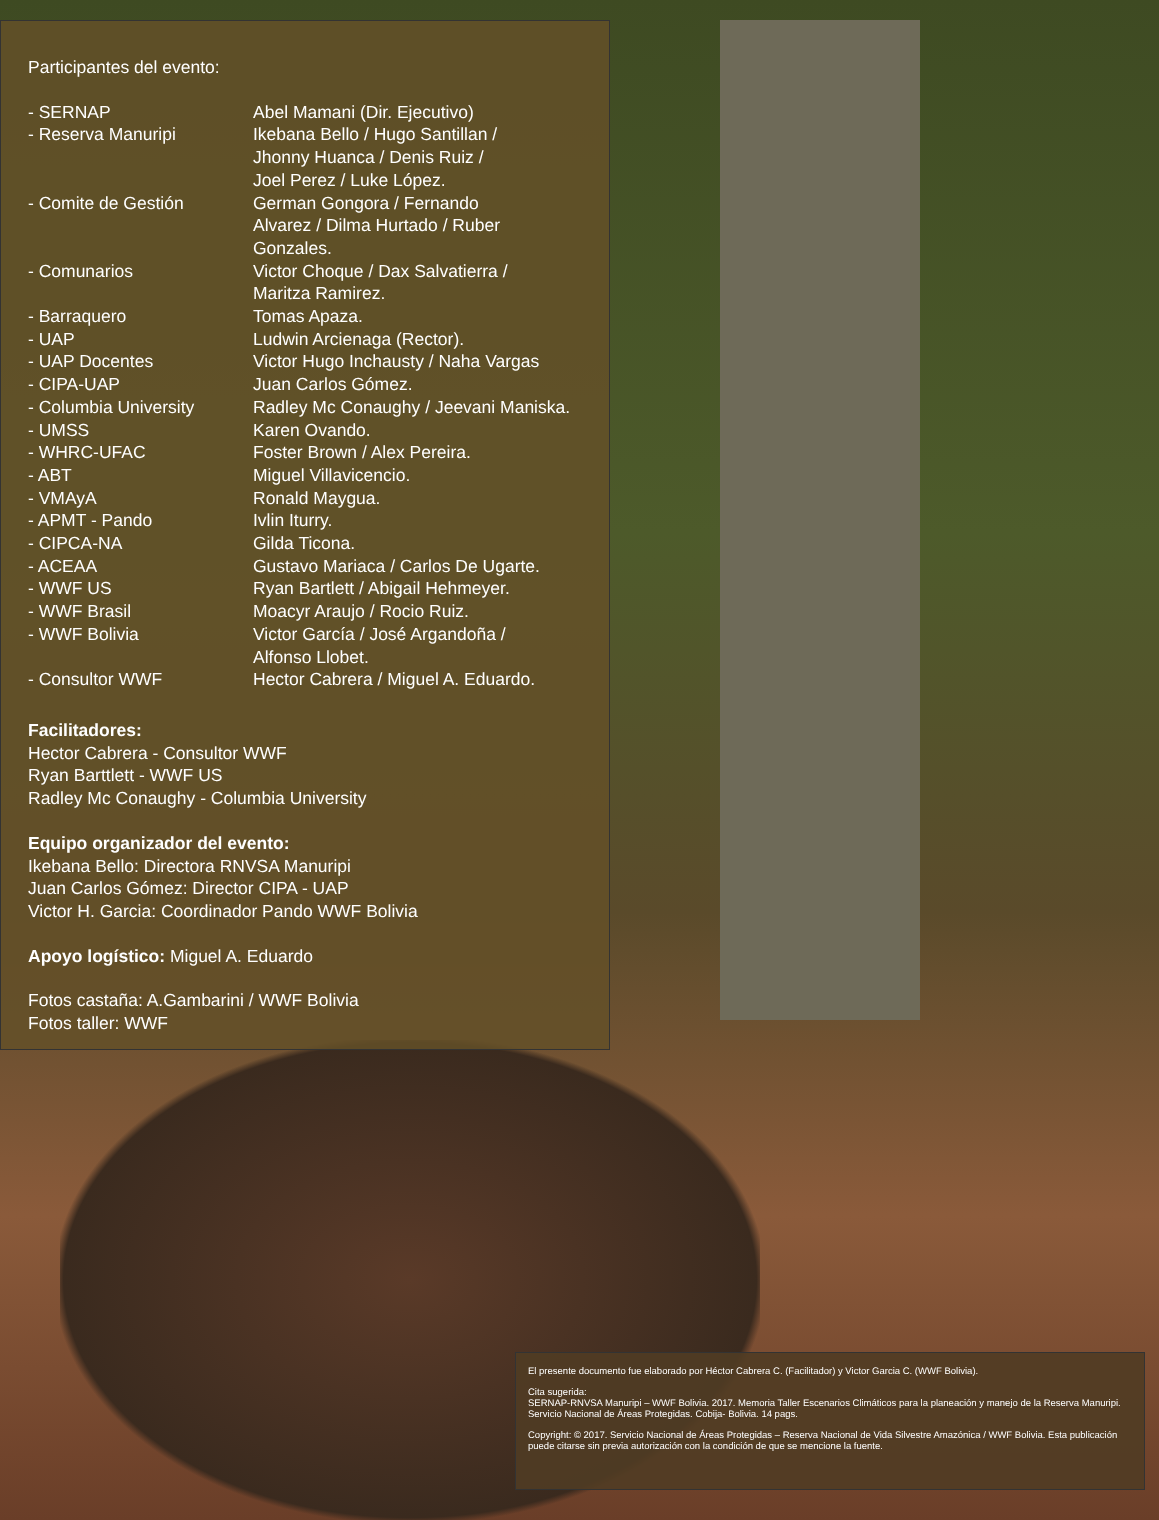Participantes del evento:
| - SERNAP | Abel Mamani (Dir. Ejecutivo) |
| - Reserva Manuripi | Ikebana Bello / Hugo Santillan / Jhonny Huanca / Denis Ruiz / Joel Perez / Luke López. |
| - Comite de Gestión | German Gongora / Fernando Alvarez / Dilma Hurtado / Ruber Gonzales. |
| - Comunarios | Victor Choque / Dax Salvatierra / Maritza Ramirez. |
| - Barraquero | Tomas Apaza. |
| - UAP | Ludwin Arcienaga (Rector). |
| - UAP Docentes | Victor Hugo Inchausty / Naha Vargas |
| - CIPA-UAP | Juan Carlos Gómez. |
| - Columbia University | Radley Mc Conaughy / Jeevani Maniska. |
| - UMSS | Karen Ovando. |
| - WHRC-UFAC | Foster Brown / Alex Pereira. |
| - ABT | Miguel Villavicencio. |
| - VMAyA | Ronald Maygua. |
| - APMT - Pando | Ivlin Iturry. |
| - CIPCA-NA | Gilda Ticona. |
| - ACEAA | Gustavo Mariaca / Carlos De Ugarte. |
| - WWF US | Ryan Bartlett / Abigail Hehmeyer. |
| - WWF Brasil | Moacyr Araujo / Rocio Ruiz. |
| - WWF Bolivia | Victor García / José Argandoña / Alfonso Llobet. |
| - Consultor WWF | Hector Cabrera / Miguel A. Eduardo. |
Facilitadores:
Hector Cabrera - Consultor WWF
Ryan Barttlett - WWF US
Radley Mc Conaughy - Columbia University
Equipo organizador del evento:
Ikebana Bello: Directora RNVSA Manuripi
Juan Carlos Gómez: Director CIPA - UAP
Victor H. Garcia: Coordinador Pando WWF Bolivia
Apoyo logístico: Miguel A. Eduardo
Fotos castaña: A.Gambarini / WWF Bolivia
Fotos taller: WWF
El presente documento fue elaborado por Héctor Cabrera C. (Facilitador) y Victor Garcia C. (WWF Bolivia).
Cita sugerida:
SERNAP-RNVSA Manuripi – WWF Bolivia. 2017. Memoria Taller Escenarios Climáticos para la planeación y manejo de la Reserva Manuripi. Servicio Nacional de Áreas Protegidas. Cobija- Bolivia. 14 pags.
Copyright: © 2017. Servicio Nacional de Áreas Protegidas – Reserva Nacional de Vida Silvestre Amazónica / WWF Bolivia. Esta publicación puede citarse sin previa autorización con la condición de que se mencione la fuente.